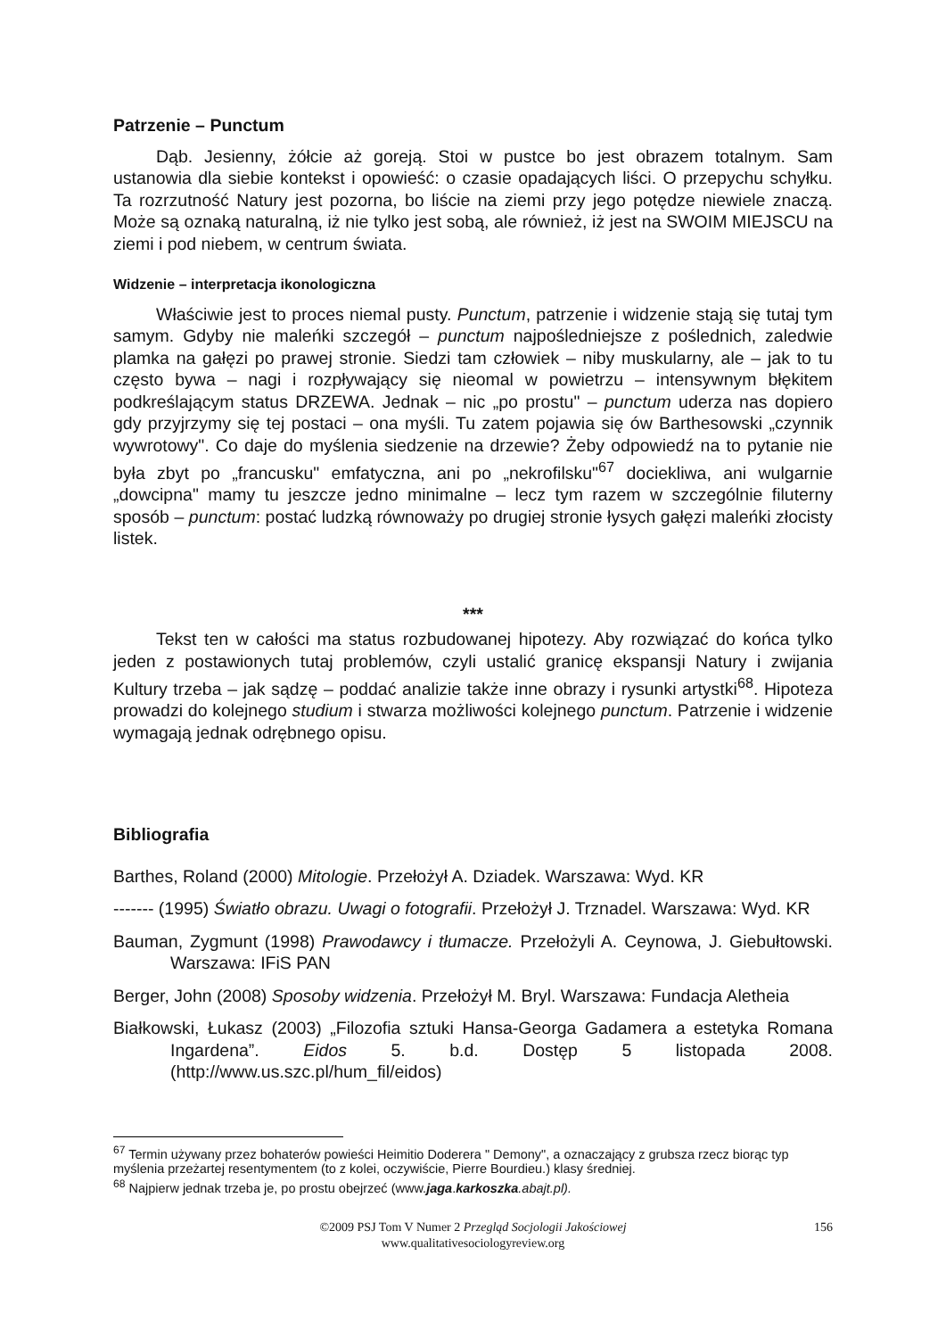Patrzenie – Punctum
Dąb. Jesienny, żółcie aż goreją. Stoi w pustce bo jest obrazem totalnym. Sam ustanowia dla siebie kontekst i opowieść: o czasie opadających liści. O przepychu schyłku. Ta rozrzutność Natury jest pozorna, bo liście na ziemi przy jego potędze niewiele znaczą. Może są oznaką naturalną, iż nie tylko jest sobą, ale również, iż jest na SWOIM MIEJSCU na ziemi i pod niebem, w centrum świata.
Widzenie – interpretacja ikonologiczna
Właściwie jest to proces niemal pusty. Punctum, patrzenie i widzenie stają się tutaj tym samym. Gdyby nie maleńki szczegół – punctum najpośledniejsze z poślednich, zaledwie plamka na gałęzi po prawej stronie. Siedzi tam człowiek – niby muskularny, ale – jak to tu często bywa – nagi i rozpływający się nieomal w powietrzu – intensywnym błękitem podkreślającym status DRZEWA. Jednak – nic „po prostu" – punctum uderza nas dopiero gdy przyjrzymy się tej postaci – ona myśli. Tu zatem pojawia się ów Barthesowski „czynnik wywrotowy". Co daje do myślenia siedzenie na drzewie? Żeby odpowiedź na to pytanie nie była zbyt po „francusku" emfatyczna, ani po „nekrofilsku"<sup>67</sup> dociekliwa, ani wulgarnie „dowcipna" mamy tu jeszcze jedno minimalne – lecz tym razem w szczególnie filuterny sposób – punctum: postać ludzką równoważy po drugiej stronie łysych gałęzi maleńki złocisty listek.
***
Tekst ten w całości ma status rozbudowanej hipotezy. Aby rozwiązać do końca tylko jeden z postawionych tutaj problemów, czyli ustalić granicę ekspansji Natury i zwijania Kultury trzeba – jak sądzę – poddać analizie także inne obrazy i rysunki artystki<sup>68</sup>. Hipoteza prowadzi do kolejnego studium i stwarza możliwości kolejnego punctum. Patrzenie i widzenie wymagają jednak odrębnego opisu.
Bibliografia
Barthes, Roland (2000) Mitologie. Przełożył A. Dziadek. Warszawa: Wyd. KR
------- (1995) Światło obrazu. Uwagi o fotografii. Przełożył J. Trznadel. Warszawa: Wyd. KR
Bauman, Zygmunt (1998) Prawodawcy i tłumacze. Przełożyli A. Ceynowa, J. Giebułtowski. Warszawa: IFiS PAN
Berger, John (2008) Sposoby widzenia. Przełożył M. Bryl. Warszawa: Fundacja Aletheia
Białkowski, Łukasz (2003) „Filozofia sztuki Hansa-Georga Gadamera a estetyka Romana Ingardena”. Eidos 5. b.d. Dostęp 5 listopada 2008. (http://www.us.szc.pl/hum_fil/eidos)
<sup>67</sup> Termin używany przez bohaterów powieści Heimitio Doderera " Demony", a oznaczający z grubsza rzecz biorąc typ myślenia przeżartej resentymentem (to z kolei, oczywiście, Pierre Bourdieu.) klasy średniej.
<sup>68</sup> Najpierw jednak trzeba je, po prostu obejrzeć (www.jaga.karkoszka.abajt.pl).
©2009 PSJ Tom V Numer 2 Przegląd Socjologii Jakościowej
www.qualitativesociologyreview.org
156